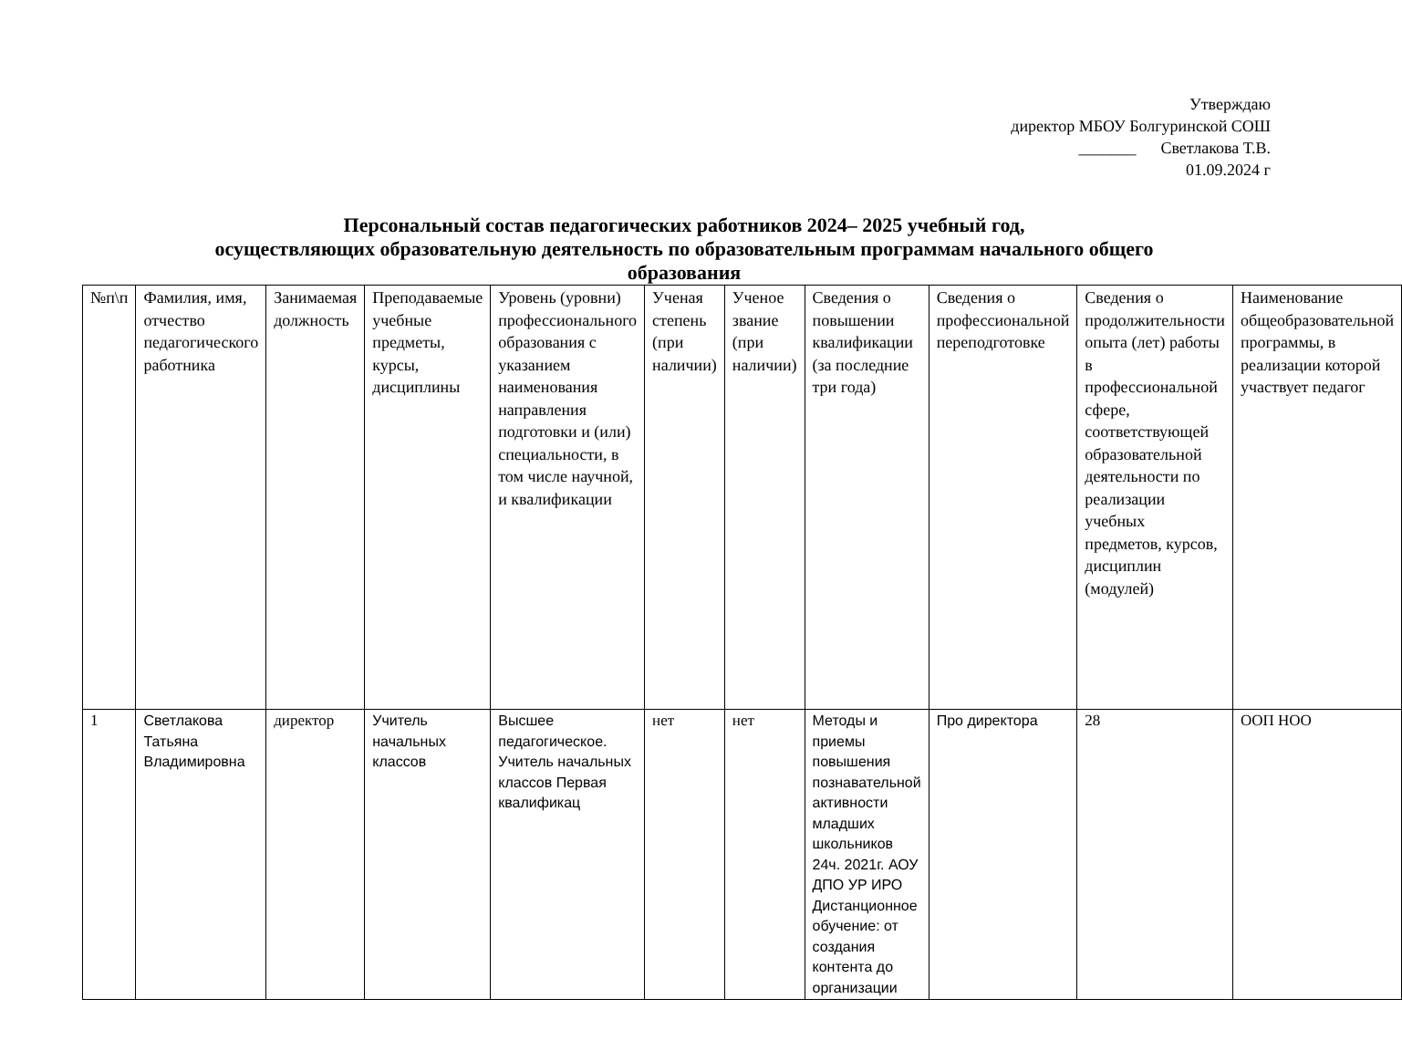Утверждаю
директор МБОУ Болгуринской СОШ
_______ Светлакова Т.В.
01.09.2024 г
Персональный состав педагогических работников 2024– 2025 учебный год,
осуществляющих образовательную деятельность по образовательным программам начального общего
образования
| №п\п | Фамилия, имя, отчество педагогического работника | Занимаемая должность | Преподаваемые учебные предметы, курсы, дисциплины | Уровень (уровни) профессионального образования с указанием наименования направления подготовки и (или) специальности, в том числе научной, и квалификации | Ученая степень (при наличии) | Ученое звание (при наличии) | Сведения о повышении квалификации (за последние три года) | Сведения о профессиональной переподготовке | Сведения о продолжительности опыта (лет) работы в профессиональной сфере, соответствующей образовательной деятельности по реализации учебных предметов, курсов, дисциплин (модулей) | Наименование общеобразовательной программы, в реализации которой участвует педагог |
| 1 | Светлакова Татьяна Владимировна | директор | Учитель начальных классов | Высшее педагогическое. Учитель начальных классов Первая квалификац | нет | нет | Методы и приемы повышения познавательной активности младших школьников 24ч. 2021г. АОУ ДПО УР ИРО Дистанционное обучение: от создания контента до организации | Про директора | 28 | ООП НОО |